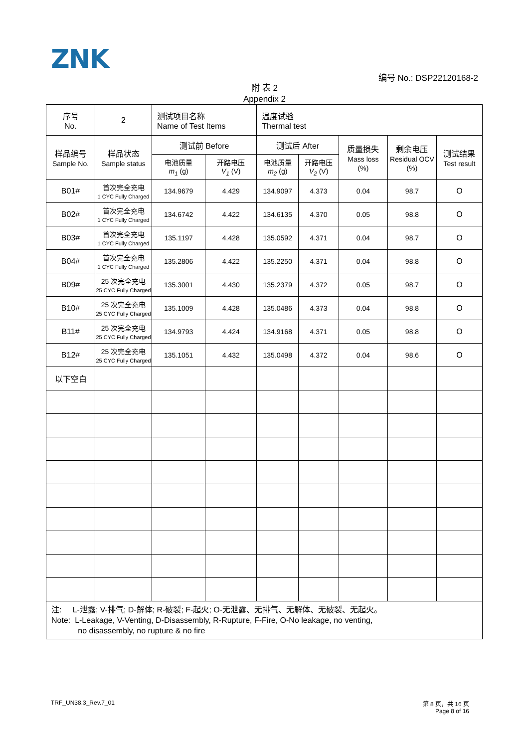ZNK
编号 No.: DSP22120168-2
附 表 2
Appendix 2
| 序号 No. | 2 | 测试项目名称 Name of Test Items | | 温度试验 Thermal test | | | | |
| 样品编号 Sample No. | 样品状态 Sample status | 测试前 Before | | 测试后 After | | 质量损失 Mass loss (%) | 剩余电压 Residual OCV (%) | 测试结果 Test result |
| | | 电池质量 m<sub>1</sub> (g) | 开路电压 V<sub>1</sub> (V) | 电池质量 m<sub>2</sub> (g) | 开路电压 V<sub>2</sub> (V) | | | |
| B01# | 首次完全充电 1 CYC Fully Charged | 134.9679 | 4.429 | 134.9097 | 4.373 | 0.04 | 98.7 | O |
| B02# | 首次完全充电 1 CYC Fully Charged | 134.6742 | 4.422 | 134.6135 | 4.370 | 0.05 | 98.8 | O |
| B03# | 首次完全充电 1 CYC Fully Charged | 135.1197 | 4.428 | 135.0592 | 4.371 | 0.04 | 98.7 | O |
| B04# | 首次完全充电 1 CYC Fully Charged | 135.2806 | 4.422 | 135.2250 | 4.371 | 0.04 | 98.8 | O |
| B09# | 25 次完全充电 25 CYC Fully Charged | 135.3001 | 4.430 | 135.2379 | 4.372 | 0.05 | 98.7 | O |
| B10# | 25 次完全充电 25 CYC Fully Charged | 135.1009 | 4.428 | 135.0486 | 4.373 | 0.04 | 98.8 | O |
| B11# | 25 次完全充电 25 CYC Fully Charged | 134.9793 | 4.424 | 134.9168 | 4.371 | 0.05 | 98.8 | O |
| B12# | 25 次完全充电 25 CYC Fully Charged | 135.1051 | 4.432 | 135.0498 | 4.372 | 0.04 | 98.6 | O |
| 以下空白 | | | | | | | | |
| 注: L-泄露; V-排气; D-解体; R-破裂; F-起火; O-无泄露、无排气、无解体、无破裂、无起火。 Note: L-Leakage, V-Venting, D-Disassembly, R-Rupture, F-Fire, O-No leakage, no venting, no disassembly, no rupture & no fire | | | | | | | | |
TRF_UN38.3_Rev.7_01
第 8 页，共 16 页
Page 8 of 16